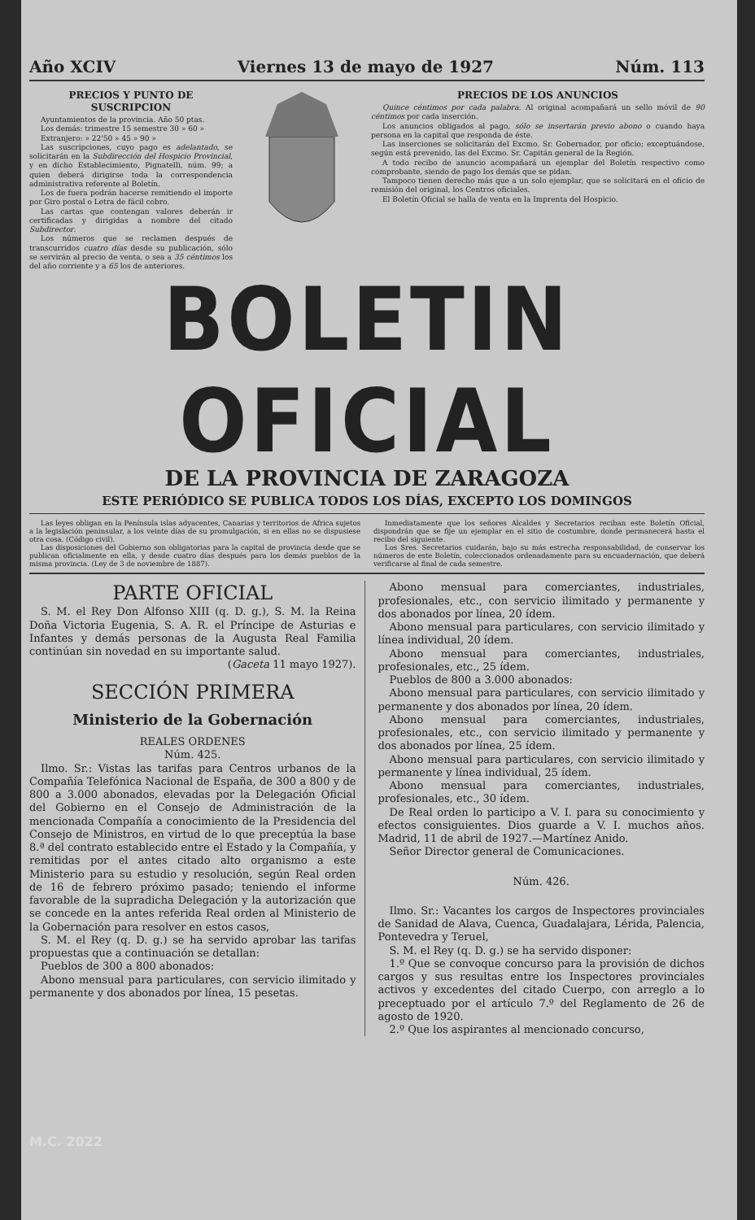Año XCIV Viernes 13 de mayo de 1927 Núm. 113
PRECIOS Y PUNTO DE SUSCRIPCION
Ayuntamientos de la provincia. Año 50 ptas.
Los demás: trimestre 15 semestre 30 » 60 »
Extranjero: » 22'50 » 45 » 90 »
Las suscripciones, cuyo pago es adelantado, se solicitarán en la Subdirección del Hospicio Provincial, y en dicho Establecimiento, Pignatelli, núm. 99; a quien deberá dirigirse toda la correspondencia administrativa referente al Boletín.
Los de fuera podrán hacerse remitiendo el importe por Giro postal o Letra de fácil cobro.
Las cartas que contengan valores deberán ir certificadas y dirigidas a nombre del citado Subdirector.
Los números que se reclamen después de transcurridos cuatro días desde su publicación, sólo se servirán al precio de venta, o sea a 35 céntimos los del año corriente y a 65 los de anteriores.
PRECIOS DE LOS ANUNCIOS
Quince céntimos por cada palabra. Al original acompañará un sello móvil de 90 céntimos por cada inserción.
Los anuncios obligados al pago, sólo se insertarán previo abono o cuando haya persona en la capital que responda de éste.
Las inserciones se solicitarán del Excmo. Sr. Gobernador, por oficio; exceptuándose, según está prevenido, las del Excmo. Sr. Capitán general de la Región.
A todo recibo de anuncio acompañará un ejemplar del Boletín respectivo como comprobante, siendo de pago los demás que se pidan.
Tampoco tienen derecho más que a un solo ejemplar, que se solicitará en el oficio de remisión del original, los Centros oficiales.
El Boletín Oficial se halla de venta en la Imprenta del Hospicio.
BOLETIN OFICIAL
DE LA PROVINCIA DE ZARAGOZA
ESTE PERIÓDICO SE PUBLICA TODOS LOS DÍAS, EXCEPTO LOS DOMINGOS
Las leyes obligan en la Península islas adyacentes, Canarias y territorios de Africa sujetos a la legislación peninsular, a los veinte días de su promulgación, si en ellas no se dispusiese otra cosa. (Código civil).
Las disposiciones del Gobierno son obligatorias para la capital de provincia desde que se publican oficialmente en ella, y desde cuatro días después para los demás pueblos de la misma provincia. (Ley de 3 de noviembre de 1887).
Inmediatamente que los señores Alcaldes y Secretarios reciban este Boletín Oficial, dispondrán que se fije un ejemplar en el sitio de costumbre, donde permanecerá hasta el recibo del siguiente.
Los Sres. Secretarios cuidarán, bajo su más estrecha responsabilidad, de conservar los números de este Boletín, coleccionados ordenadamente para su encuadernación, que deberá verificarse al final de cada semestre.
PARTE OFICIAL
S. M. el Rey Don Alfonso XIII (q. D. g.), S. M. la Reina Doña Victoria Eugenia, S. A. R. el Príncipe de Asturias e Infantes y demás personas de la Augusta Real Familia continúan sin novedad en su importante salud.
(Gaceta 11 mayo 1927).
SECCIÓN PRIMERA
Ministerio de la Gobernación
REALES ORDENES
Núm. 425.
Ilmo. Sr.: Vistas las tarifas para Centros urbanos de la Compañía Telefónica Nacional de España, de 300 a 800 y de 800 a 3.000 abonados, elevadas por la Delegación Oficial del Gobierno en el Consejo de Administración de la mencionada Compañía a conocimiento de la Presidencia del Consejo de Ministros, en virtud de lo que preceptúa la base 8.ª del contrato establecido entre el Estado y la Compañía, y remitidas por el antes citado alto organismo a este Ministerio para su estudio y resolución, según Real orden de 16 de febrero próximo pasado; teniendo el informe favorable de la supradicha Delegación y la autorización que se concede en la antes referida Real orden al Ministerio de la Gobernación para resolver en estos casos,
S. M. el Rey (q. D. g.) se ha servido aprobar las tarifas propuestas que a continuación se detallan:
Pueblos de 300 a 800 abonados:
Abono mensual para particulares, con servicio ilimitado y permanente y dos abonados por línea, 15 pesetas.
Abono mensual para comerciantes, industriales, profesionales, etc., con servicio ilimitado y permanente y dos abonados por línea, 20 ídem.
Abono mensual para particulares, con servicio ilimitado y línea individual, 20 ídem.
Abono mensual para comerciantes, industriales, profesionales, etc., 25 ídem.
Pueblos de 800 a 3.000 abonados:
Abono mensual para particulares, con servicio ilimitado y permanente y dos abonados por línea, 20 ídem.
Abono mensual para comerciantes, industriales, profesionales, etc., con servicio ilimitado y permanente y dos abonados por línea, 25 ídem.
Abono mensual para particulares, con servicio ilimitado y permanente y línea individual, 25 ídem.
Abono mensual para comerciantes, industriales, profesionales, etc., 30 ídem.
De Real orden lo participo a V. I. para su conocimiento y efectos consiguientes. Dios guarde a V. I. muchos años. Madrid, 11 de abril de 1927.—Martínez Anido.
Señor Director general de Comunicaciones.
Núm. 426.
Ilmo. Sr.: Vacantes los cargos de Inspectores provinciales de Sanidad de Alava, Cuenca, Guadalajara, Lérida, Palencia, Pontevedra y Teruel,
S. M. el Rey (q. D. g.) se ha servido disponer:
1.º Que se convoque concurso para la provisión de dichos cargos y sus resultas entre los Inspectores provinciales activos y excedentes del citado Cuerpo, con arreglo a lo preceptuado por el artículo 7.º del Reglamento de 26 de agosto de 1920.
2.º Que los aspirantes al mencionado concurso,
M.C. 2022